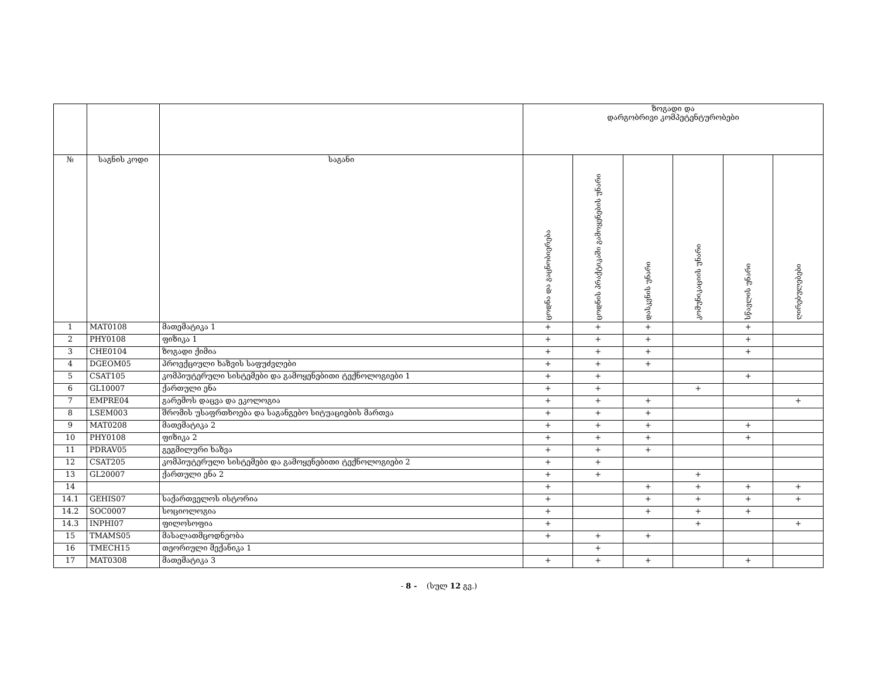| | | | ზოგადი და დარგობრივი კომპეტენტურობები | | | | | |
| --- | --- | --- | --- | --- | --- | --- | --- | --- |
| № | საგნის კოდი | საგანი | ცოდნა და გაცნობიერება | ცოდნის პრაქტიკაში გამოყენების უნარი | დასკვნის უნარი | კომუნიკაციის უნარი | სწავლის უნარი | ღირებულებები |
| 1 | MAT0108 | მათემატიკა 1 | + | + | + | | + | |
| 2 | PHY0108 | ფიზიკა 1 | + | + | + | | + | |
| 3 | CHE0104 | ზოგადი ქიმია | + | + | + | | + | |
| 4 | DGEOM05 | პროექციული ხაზვის საფუძვლები | + | + | + | | | |
| 5 | CSAT105 | კომპიუტერული სისტემები და გამოყენებითი ტექნოლოგიები 1 | + | + | | | + | |
| 6 | GL10007 | ქართული ენა | + | + | | + | | |
| 7 | EMPRE04 | გარემოს დაცვა და ეკოლოგია | + | + | + | | | + |
| 8 | LSEM003 | შრომის უსაფრთხოება და საგანგებო სიტუაციების მართვა | + | + | + | | | |
| 9 | MAT0208 | მათემატიკა 2 | + | + | + | | + | |
| 10 | PHY0108 | ფიზიკა 2 | + | + | + | | + | |
| 11 | PDRAV05 | გეგმილური ხაზვა | + | + | + | | | |
| 12 | CSAT205 | კომპიუტერული სისტემები და გამოყენებითი ტექნოლოგიები 2 | + | + | | | | |
| 13 | GL20007 | ქართული ენა 2 | + | + | | + | | |
| 14 | | | + | | + | + | + | + |
| 14.1 | GEHIS07 | საქართველოს ისტორია | + | | + | + | + | + |
| 14.2 | SOC0007 | სოციოლოგია | + | | + | + | + | |
| 14.3 | INPHI07 | ფილოსოფია | + | | | + | | + |
| 15 | TMAMS05 | მასალათმცოდნეობა | + | + | + | | | |
| 16 | TMECH15 | თეორიული მექანიკა 1 | | + | | | | |
| 17 | MAT0308 | მათემატიკა 3 | + | + | + | | + | |
- 8 - (სულ 12 გვ.)